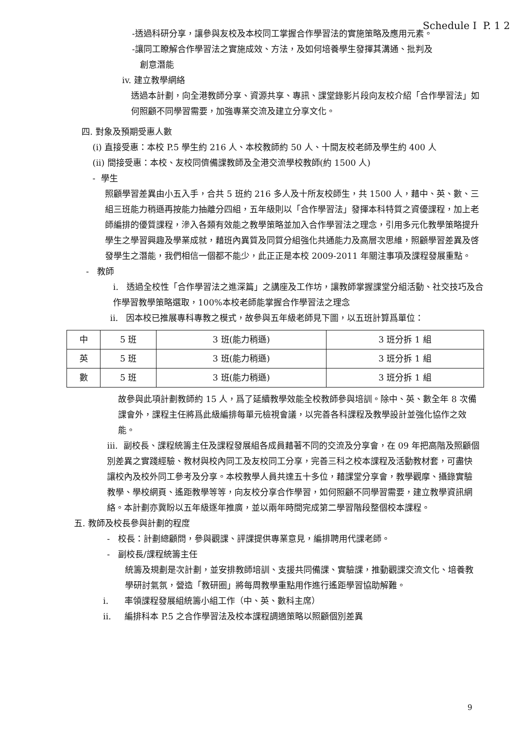Schedule I P. 1 2
-透過科研分享，讓參與友校及本校同工掌握合作學習法的實施策略及應用元素。
-讓同工瞭解合作學習法之實施成效、方法，及如何培養學生發揮其溝通、批判及
創意潛能
iv. 建立教學網絡
透過本計劃，向全港教師分享、資源共享、專訊、課堂錄影片段向友校介紹「合作學習法」如何照顧不同學習需要，加強專業交流及建立分享文化。
四. 對象及預期受惠人數
(i) 直接受惠：本校 P.5 學生約 216 人、本校教師約 50 人、十間友校老師及學生約 400 人
(ii) 間接受惠：本校、友校同儕備課教師及全港交流學校教師(約 1500 人)
- 學生
照顧學習差異由小五入手，合共 5 班約 216 多人及十所友校師生，共 1500 人，藉中、英、數、三組三班能力稍遜再按能力抽離分四組，五年級則以「合作學習法」發揮本科特質之資優課程，加上老師編排的優質課程，滲入各類有效能之教學策略並加入合作學習法之理念，引用多元化教學策略提升學生之學習興趣及學業成就，藉班內異質及同質分組強化共通能力及高層次思維，照顧學習差異及啓發學生之潛能，我們相信一個都不能少，此正正是本校 2009-2011 年關注事項及課程發展重點。
- 教師
i. 透過全校性「合作學習法之進深篇」之講座及工作坊，讓教師掌握課堂分組活動、社交技巧及合作學習教學策略選取，100%本校老師能掌握合作學習法之理念
ii. 因本校已推展專科專教之模式，故參與五年級老師見下圖，以五班計算爲單位：
| 中 | 5 班 | 3 班(能力稍遜) | 3 班分拆 1 組 |
| 英 | 5 班 | 3 班(能力稍遜) | 3 班分拆 1 組 |
| 數 | 5 班 | 3 班(能力稍遜) | 3 班分拆 1 組 |
故參與此項計劃教師約 15 人，爲了延續教學效能全校教師參與培訓。除中、英、數全年 8 次備課會外，課程主任將爲此級編排每單元檢視會議，以完善各科課程及教學設計並強化協作之效能。
iii. 副校長、課程統籌主任及課程發展組各成員藉著不同的交流及分享會，在 09 年把高階及照顧個別差異之實踐經驗、教材與校內同工及友校同工分享，完善三科之校本課程及活動教材套，可盡快讓校內及校外同工參考及分享。本校教學人員共達五十多位，藉課堂分享會，教學觀摩、攝錄實驗教學、學校網頁、遙距教學等等，向友校分享合作學習，如何照顧不同學習需要，建立教學資訊網絡。本計劃亦冀盼以五年級逐年推廣，並以兩年時間完成第二學習階段整個校本課程。
五. 教師及校長參與計劃的程度
- 校長：計劃總顧問，參與觀課、評課提供專業意見，編排聘用代課老師。
- 副校長/課程統籌主任
統籌及規劃是次計劃，並安排教師培訓、支援共同備課、實驗課，推動觀課交流文化、培養教學研討氣氛，營造「教研圈」將每周教學重點用作進行遙距學習協助解難。
i. 率領課程發展組統籌小組工作（中、英、數科主席）
ii. 編排科本 P.5 之合作學習法及校本課程調適策略以照顧個別差異
9